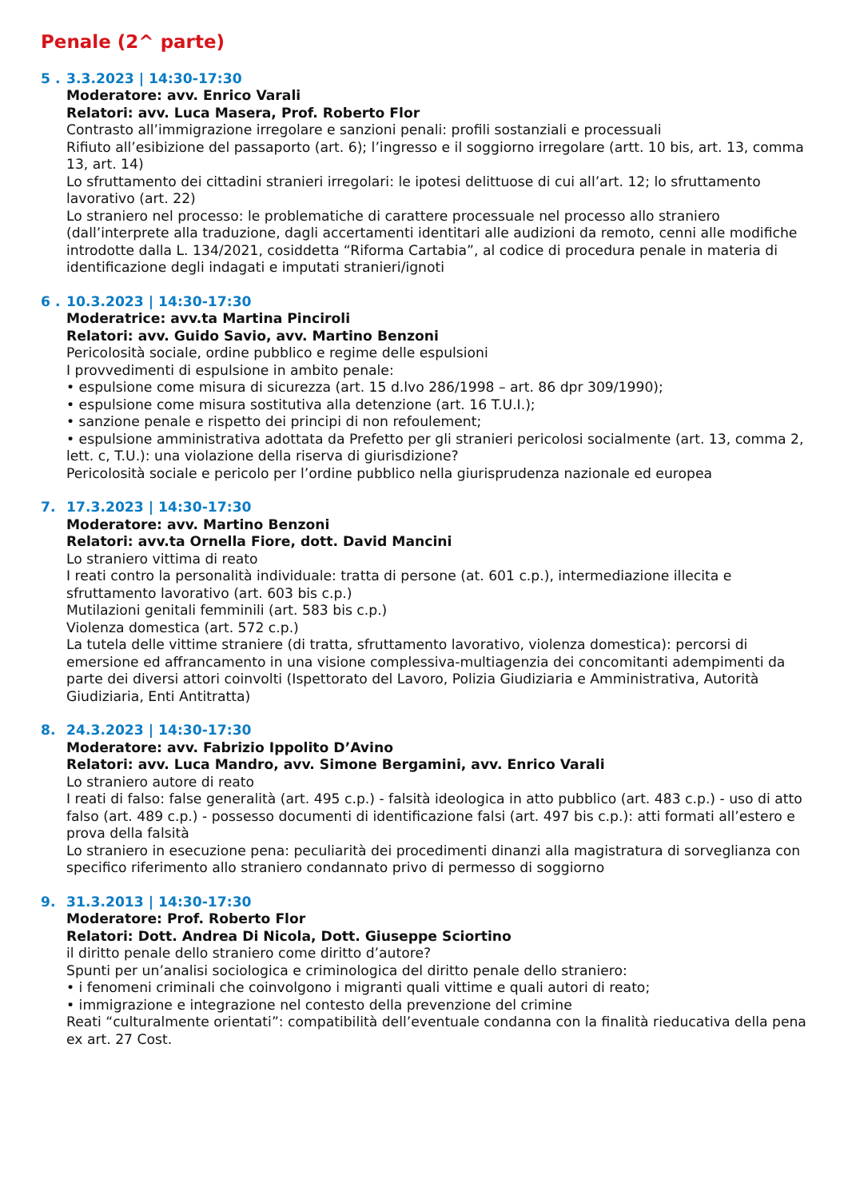Penale (2^ parte)
5 . 3.3.2023 | 14:30-17:30
Moderatore: avv. Enrico Varali
Relatori: avv. Luca Masera, Prof. Roberto Flor
Contrasto all’immigrazione irregolare e sanzioni penali: profili sostanziali e processuali
Rifiuto all’esibizione del passaporto (art. 6); l’ingresso e il soggiorno irregolare (artt. 10 bis, art. 13, comma 13, art. 14)
Lo sfruttamento dei cittadini stranieri irregolari: le ipotesi delittuose di cui all’art. 12; lo sfruttamento lavorativo (art. 22)
Lo straniero nel processo: le problematiche di carattere processuale nel processo allo straniero (dall’interprete alla traduzione, dagli accertamenti identitari alle audizioni da remoto, cenni alle modifiche introdotte dalla L. 134/2021, cosiddetta “Riforma Cartabia”, al codice di procedura penale in materia di identificazione degli indagati e imputati stranieri/ignoti
6 . 10.3.2023 | 14:30-17:30
Moderatrice: avv.ta Martina Pinciroli
Relatori: avv. Guido Savio, avv. Martino Benzoni
Pericolosità sociale, ordine pubblico e regime delle espulsioni
I provvedimenti di espulsione in ambito penale:
• espulsione come misura di sicurezza (art. 15 d.lvo 286/1998 – art. 86 dpr 309/1990);
• espulsione come misura sostitutiva alla detenzione (art. 16 T.U.I.);
• sanzione penale e rispetto dei principi di non refoulement;
• espulsione amministrativa adottata da Prefetto per gli stranieri pericolosi socialmente (art. 13, comma 2, lett. c, T.U.): una violazione della riserva di giurisdizione?
Pericolosità sociale e pericolo per l’ordine pubblico nella giurisprudenza nazionale ed europea
7. 17.3.2023 | 14:30-17:30
Moderatore: avv. Martino Benzoni
Relatori: avv.ta Ornella Fiore, dott. David Mancini
Lo straniero vittima di reato
I reati contro la personalità individuale: tratta di persone (at. 601 c.p.), intermediazione illecita e sfruttamento lavorativo (art. 603 bis c.p.)
Mutilazioni genitali femminili (art. 583 bis c.p.)
Violenza domestica (art. 572 c.p.)
La tutela delle vittime straniere (di tratta, sfruttamento lavorativo, violenza domestica): percorsi di emersione ed affrancamento in una visione complessiva-multiagenzia dei concomitanti adempimenti da parte dei diversi attori coinvolti (Ispettorato del Lavoro, Polizia Giudiziaria e Amministrativa, Autorità Giudiziaria, Enti Antitratta)
8. 24.3.2023 | 14:30-17:30
Moderatore: avv. Fabrizio Ippolito D’Avino
Relatori: avv. Luca Mandro, avv. Simone Bergamini, avv. Enrico Varali
Lo straniero autore di reato
I reati di falso: false generalità (art. 495 c.p.) - falsità ideologica in atto pubblico (art. 483 c.p.) - uso di atto falso (art. 489 c.p.) - possesso documenti di identificazione falsi (art. 497 bis c.p.): atti formati all’estero e prova della falsità
Lo straniero in esecuzione pena: peculiarità dei procedimenti dinanzi alla magistratura di sorveglianza con specifico riferimento allo straniero condannato privo di permesso di soggiorno
9. 31.3.2013 | 14:30-17:30
Moderatore: Prof. Roberto Flor
Relatori: Dott. Andrea Di Nicola, Dott. Giuseppe Sciortino
il diritto penale dello straniero come diritto d’autore?
Spunti per un’analisi sociologica e criminologica del diritto penale dello straniero:
• i fenomeni criminali che coinvolgono i migranti quali vittime e quali autori di reato;
• immigrazione e integrazione nel contesto della prevenzione del crimine
Reati “culturalmente orientati”: compatibilità dell’eventuale condanna con la finalità rieducativa della pena ex art. 27 Cost.